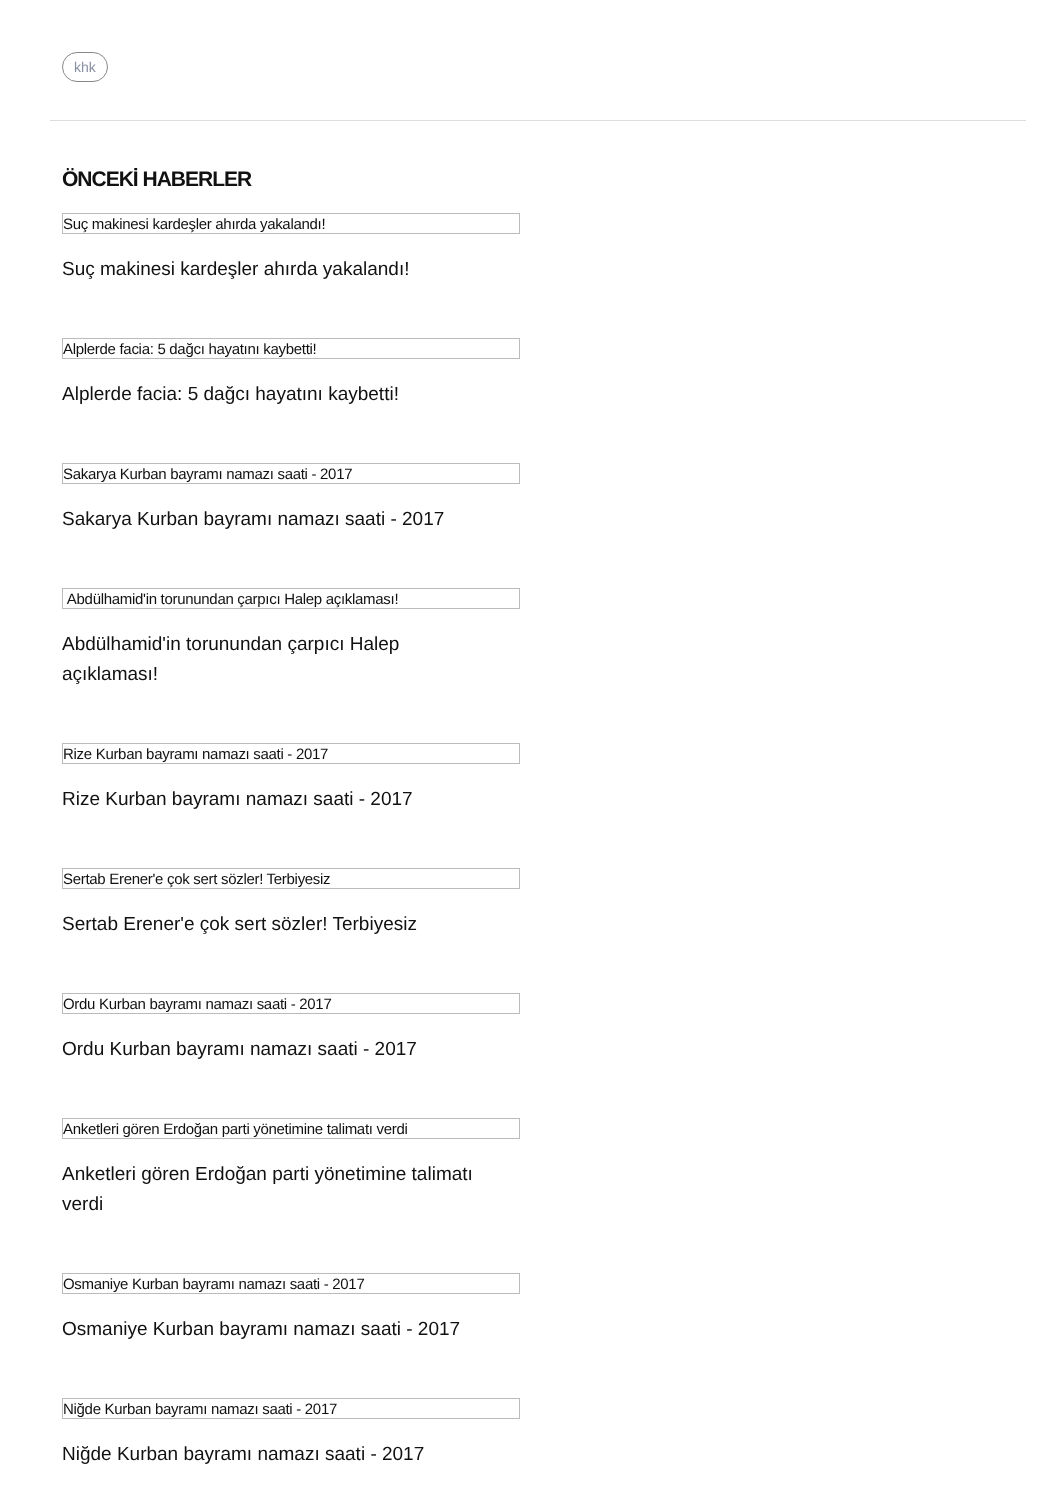khk
ÖNCEKİ HABERLER
Suç makinesi kardeşler ahırda yakalandı!
Suç makinesi kardeşler ahırda yakalandı!
Alplerde facia: 5 dağcı hayatını kaybetti!
Alplerde facia: 5 dağcı hayatını kaybetti!
Sakarya Kurban bayramı namazı saati - 2017
Sakarya Kurban bayramı namazı saati - 2017
Abdülhamid'in torunundan çarpıcı Halep açıklaması!
Abdülhamid'in torunundan çarpıcı Halep açıklaması!
Rize Kurban bayramı namazı saati - 2017
Rize Kurban bayramı namazı saati - 2017
Sertab Erener'e çok sert sözler! Terbiyesiz
Sertab Erener'e çok sert sözler! Terbiyesiz
Ordu Kurban bayramı namazı saati - 2017
Ordu Kurban bayramı namazı saati - 2017
Anketleri gören Erdoğan parti yönetimine talimatı verdi
Anketleri gören Erdoğan parti yönetimine talimatı verdi
Osmaniye Kurban bayramı namazı saati - 2017
Osmaniye Kurban bayramı namazı saati - 2017
Niğde Kurban bayramı namazı saati - 2017
Niğde Kurban bayramı namazı saati - 2017